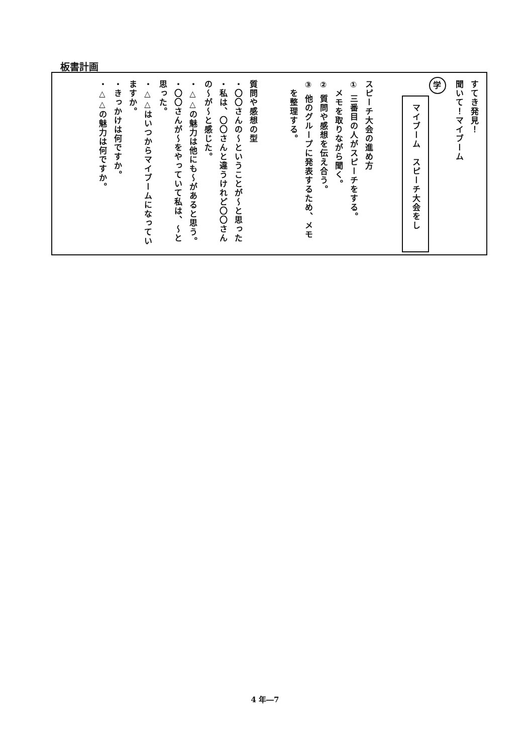板書計画
すてき発見！
聞いて！マイブーム
学
マイブーム　スピーチ大会をし
スピーチ大会の進め方
① 三番目の人がスピーチをする。
　メモを取りながら聞く。
② 質問や感想を伝え合う。
③ 他のグループに発表するため、メモ
　を整理する。
質問や感想の型
・〇〇さんの～ということが～と思った
・私は、〇〇さんと違うけれど〇〇さん
の～が～と感じた。
・△△の魅力は他にも～があると思う。
・〇〇さんが～をやっていて私は、～と
思った。
・△△はいつからマイブームになってい
ますか。
・きっかけは何ですか。
・△△の魅力は何ですか。
4 年―7